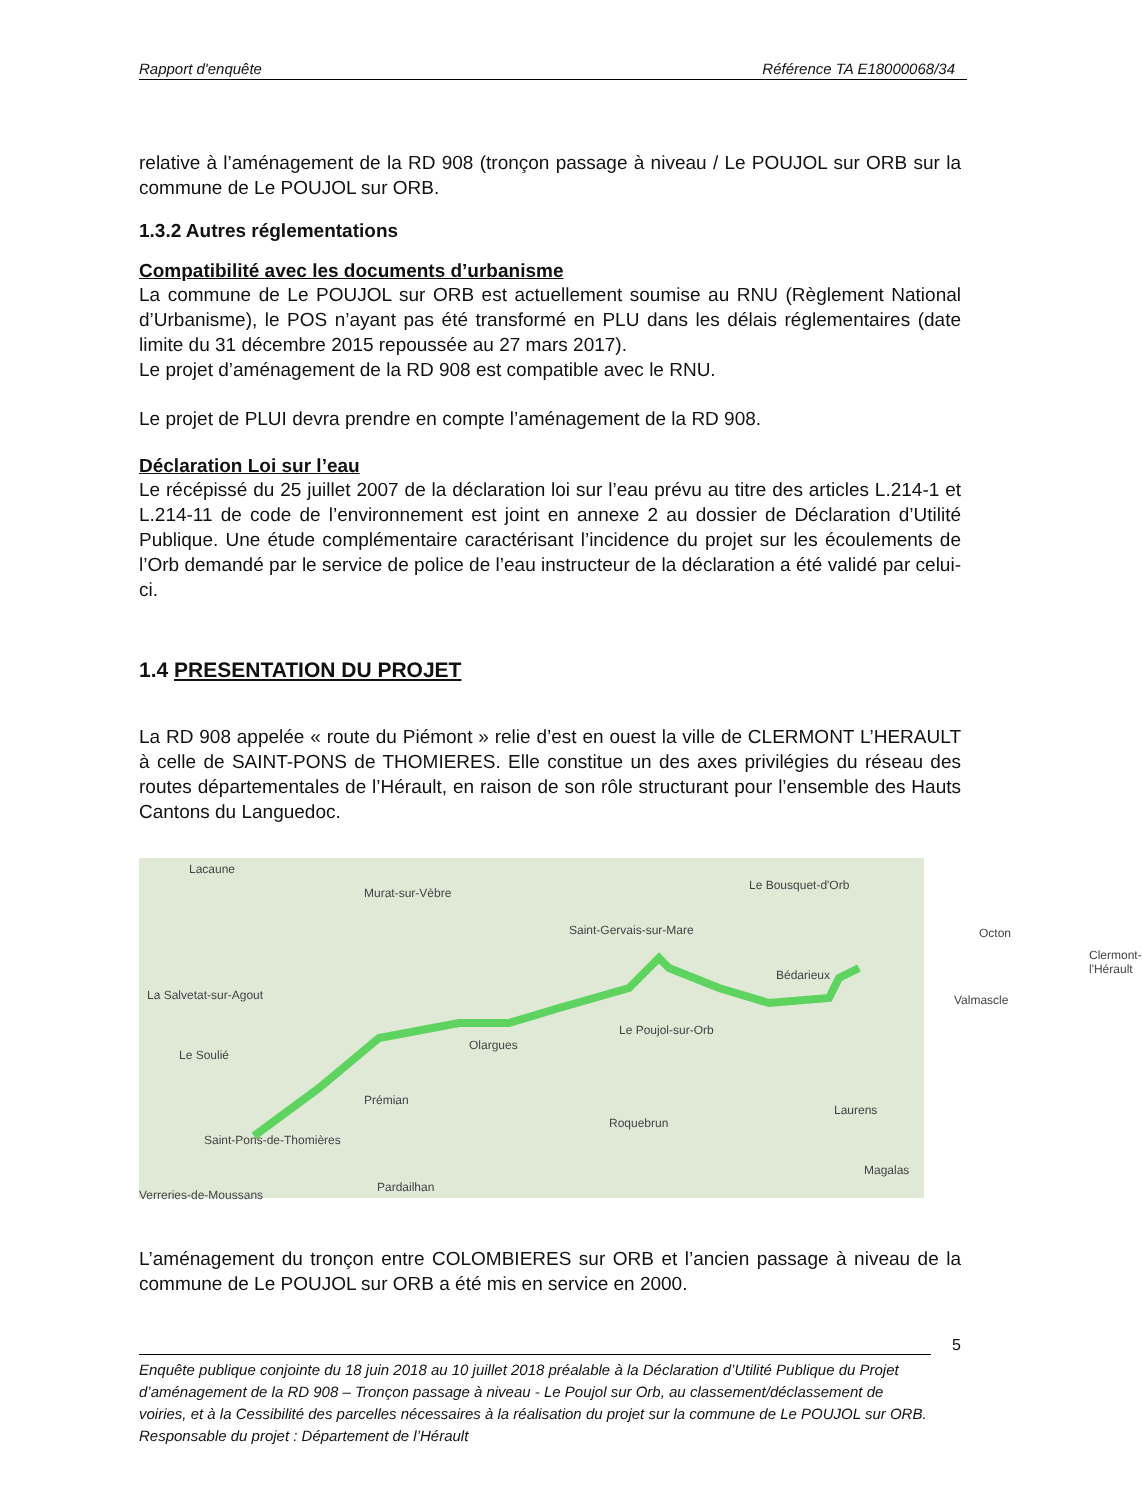Rapport d'enquête Référence TA E18000068/34
relative à l’aménagement de la RD 908 (tronçon passage à niveau / Le POUJOL sur ORB sur la commune de Le POUJOL sur ORB.
1.3.2 Autres réglementations
Compatibilité avec les documents d’urbanisme
La commune de Le POUJOL sur ORB est actuellement soumise au RNU (Règlement National d’Urbanisme), le POS n’ayant pas été transformé en PLU dans les délais réglementaires (date limite du 31 décembre 2015 repoussée au 27 mars 2017).
Le projet d’aménagement de la RD 908 est compatible avec le RNU.
Le projet de PLUI devra prendre en compte l’aménagement de la RD 908.
Déclaration Loi sur l’eau
Le récépissé du 25 juillet 2007 de la déclaration loi sur l’eau prévu au titre des articles L.214-1 et L.214-11 de code de l’environnement est joint en annexe 2 au dossier de Déclaration d’Utilité Publique. Une étude complémentaire caractérisant l’incidence du projet sur les écoulements de l’Orb demandé par le service de police de l’eau instructeur de la déclaration a été validé par celui-ci.
1.4 PRESENTATION DU PROJET
La RD 908 appelée « route du Piémont » relie d’est en ouest la ville de CLERMONT L’HERAULT à celle de SAINT-PONS de THOMIERES. Elle constitue un des axes privilégies du réseau des routes départementales de l’Hérault, en raison de son rôle structurant pour l’ensemble des Hauts Cantons du Languedoc.
Lacaune
Murat-sur-Vèbre
Le Bousquet-d'Orb
Saint-Gervais-sur-Mare Octon
Bédarieux
Clermont-l'Hérault
La Salvetat-sur-Agout Valmascle
Le Poujol-sur-Orb
Le Soulié
Olargues
Prémian
Laurens
Roquebrun
Saint-Pons-de-Thomières
Magalas
Verreries-de-Moussans
Pardailhan
L’aménagement du tronçon entre COLOMBIERES sur ORB et l’ancien passage à niveau de la commune de Le POUJOL sur ORB a été mis en service en 2000.
5
Enquête publique conjointe du 18 juin 2018 au 10 juillet 2018 préalable à la Déclaration d’Utilité Publique du Projet d’aménagement de la RD 908 – Tronçon passage à niveau - Le Poujol sur Orb, au classement/déclassement de voiries, et à la Cessibilité des parcelles nécessaires à la réalisation du projet sur la commune de Le POUJOL sur ORB.
Responsable du projet : Département de l’Hérault